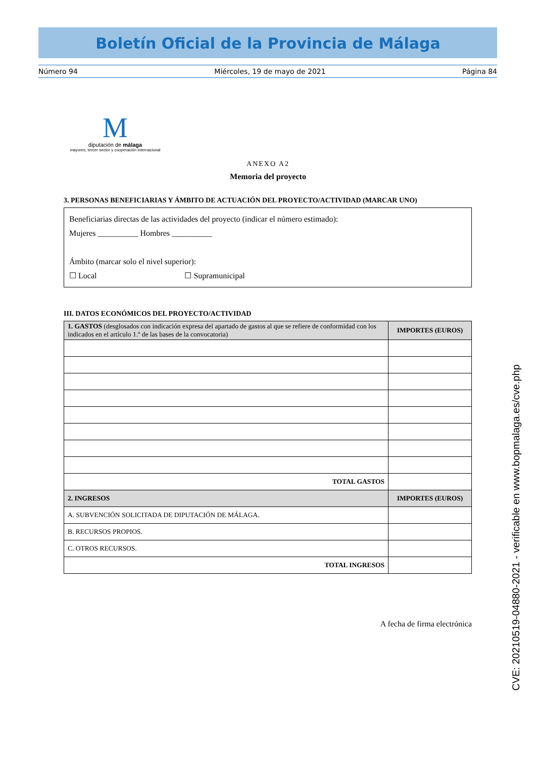Boletín Oficial de la Provincia de Málaga
Número 94 Miércoles, 19 de mayo de 2021 Página 84
M
diputación de málaga
mayores, tercer sector y cooperación internacional
ANEXO A2
Memoria del proyecto
3. PERSONAS BENEFICIARIAS Y ÁMBITO DE ACTUACIÓN DEL PROYECTO/ACTIVIDAD (MARCAR UNO)
Beneficiarias directas de las actividades del proyecto (indicar el número estimado):
Mujeres __________ Hombres __________
Ámbito (marcar solo el nivel superior):
☐ Local ☐ Supramunicipal
III. DATOS ECONÓMICOS DEL PROYECTO/ACTIVIDAD
| 1. GASTOS (desglosados con indicación expresa del apartado de gastos al que se refiere de conformidad con los indicados en el artículo 1.º de las bases de la convocatoria) | IMPORTES (EUROS) |
| --- | --- |
| TOTAL GASTOS | |
| 2. INGRESOS | IMPORTES (EUROS) |
| A. SUBVENCIÓN SOLICITADA DE DIPUTACIÓN DE MÁLAGA. | |
| B. RECURSOS PROPIOS. | |
| C. OTROS RECURSOS. | |
| TOTAL INGRESOS | |
A fecha de firma electrónica
CVE: 20210519-04880-2021 - verificable en www.bopmalaga.es/cve.php